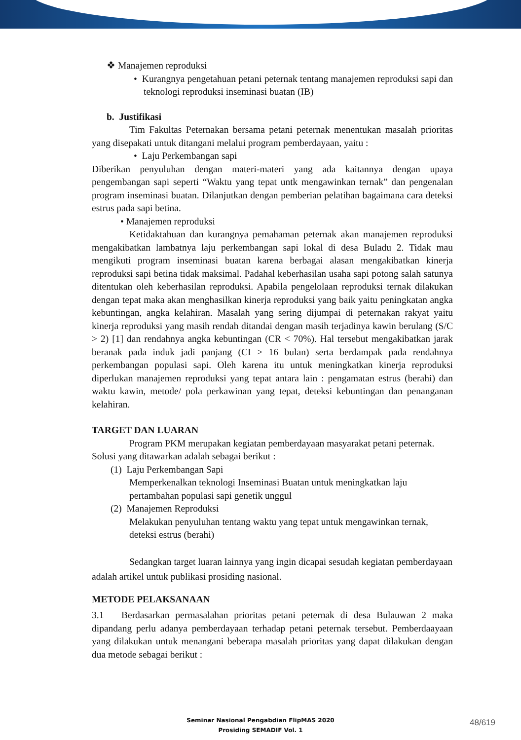❖ Manajemen reproduksi
• Kurangnya pengetahuan petani peternak tentang manajemen reproduksi sapi dan teknologi reproduksi inseminasi buatan (IB)
b. Justifikasi
Tim Fakultas Peternakan bersama petani peternak menentukan masalah prioritas yang disepakati untuk ditangani melalui program pemberdayaan, yaitu :
• Laju Perkembangan sapi
Diberikan penyuluhan dengan materi-materi yang ada kaitannya dengan upaya pengembangan sapi seperti “Waktu yang tepat untk mengawinkan ternak” dan pengenalan program inseminasi buatan. Dilanjutkan dengan pemberian pelatihan bagaimana cara deteksi estrus pada sapi betina.
• Manajemen reproduksi
Ketidaktahuan dan kurangnya pemahaman peternak akan manajemen reproduksi mengakibatkan lambatnya laju perkembangan sapi lokal di desa Buladu 2. Tidak mau mengikuti program inseminasi buatan karena berbagai alasan mengakibatkan kinerja reproduksi sapi betina tidak maksimal. Padahal keberhasilan usaha sapi potong salah satunya ditentukan oleh keberhasilan reproduksi. Apabila pengelolaan reproduksi ternak dilakukan dengan tepat maka akan menghasilkan kinerja reproduksi yang baik yaitu peningkatan angka kebuntingan, angka kelahiran. Masalah yang sering dijumpai di peternakan rakyat yaitu kinerja reproduksi yang masih rendah ditandai dengan masih terjadinya kawin berulang (S/C > 2) [1] dan rendahnya angka kebuntingan (CR < 70%). Hal tersebut mengakibatkan jarak beranak pada induk jadi panjang (CI > 16 bulan) serta berdampak pada rendahnya perkembangan populasi sapi. Oleh karena itu untuk meningkatkan kinerja reproduksi diperlukan manajemen reproduksi yang tepat antara lain : pengamatan estrus (berahi) dan waktu kawin, metode/ pola perkawinan yang tepat, deteksi kebuntingan dan penanganan kelahiran.
TARGET DAN LUARAN
Program PKM merupakan kegiatan pemberdayaan masyarakat petani peternak. Solusi yang ditawarkan adalah sebagai berikut :
(1) Laju Perkembangan Sapi
Memperkenalkan teknologi Inseminasi Buatan untuk meningkatkan laju pertambahan populasi sapi genetik unggul
(2) Manajemen Reproduksi
Melakukan penyuluhan tentang waktu yang tepat untuk mengawinkan ternak, deteksi estrus (berahi)
Sedangkan target luaran lainnya yang ingin dicapai sesudah kegiatan pemberdayaan adalah artikel untuk publikasi prosiding nasional.
METODE PELAKSANAAN
3.1 Berdasarkan permasalahan prioritas petani peternak di desa Bulauwan 2 maka dipandang perlu adanya pemberdayaan terhadap petani peternak tersebut. Pemberdaayaan yang dilakukan untuk menangani beberapa masalah prioritas yang dapat dilakukan dengan dua metode sebagai berikut :
Seminar Nasional Pengabdian FlipMAS 2020
Prosiding SEMADIF Vol. 1
48/619